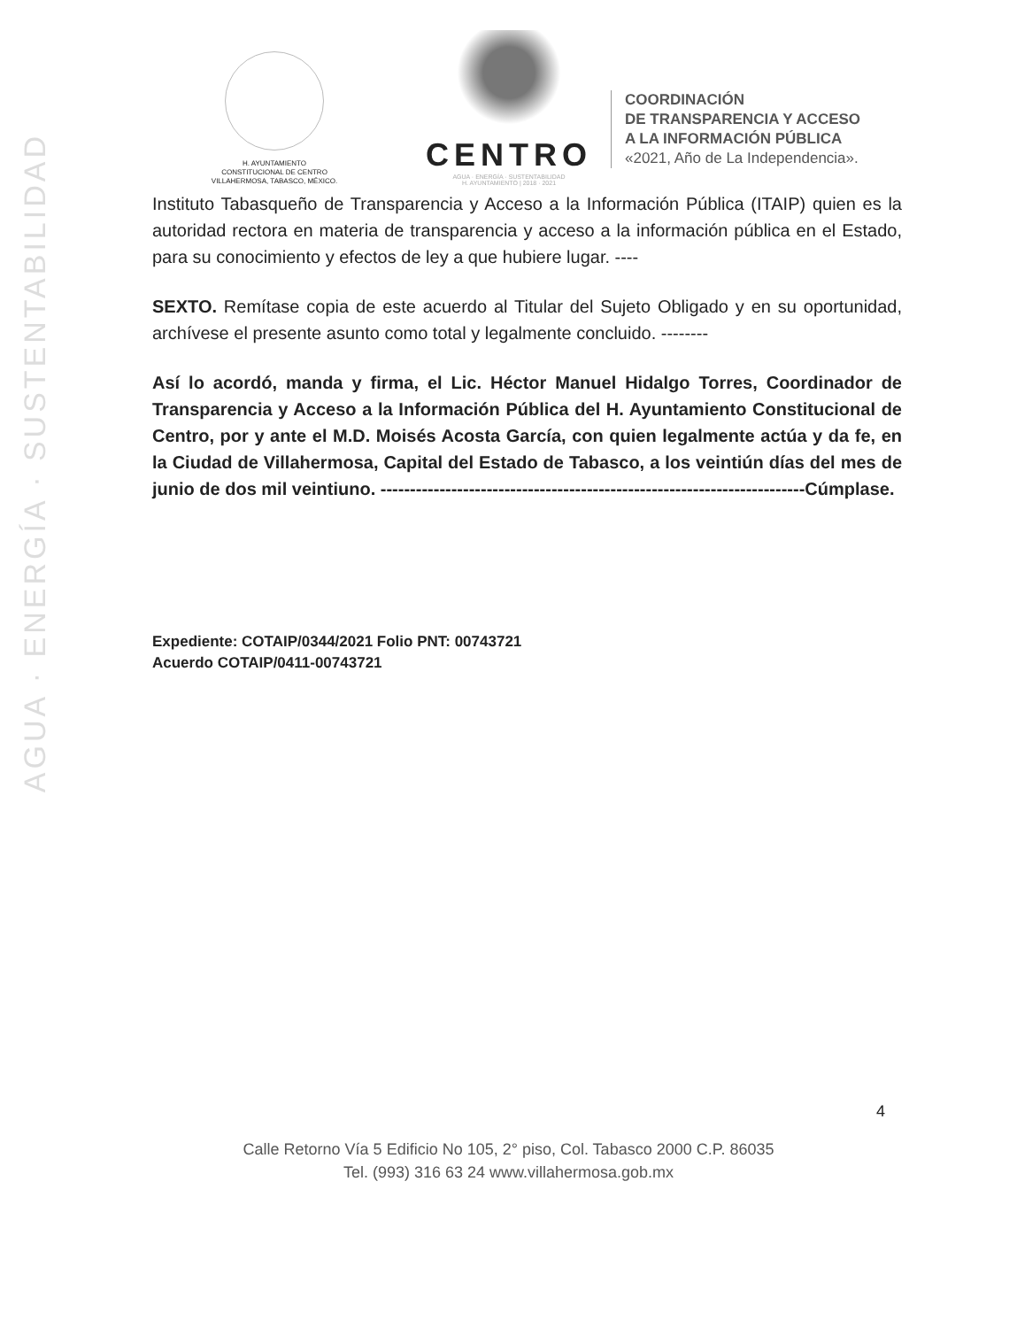AGUA · ENERGÍA · SUSTENTABILIDAD
H. AYUNTAMIENTO
CONSTITUCIONAL DE CENTRO
VILLAHERMOSA, TABASCO, MÉXICO.
CENTRO
AGUA · ENERGÍA · SUSTENTABILIDAD
H. AYUNTAMIENTO | 2018 · 2021
COORDINACIÓN
DE TRANSPARENCIA Y ACCESO
A LA INFORMACIÓN PÚBLICA
«2021, Año de La Independencia».
Instituto Tabasqueño de Transparencia y Acceso a la Información Pública (ITAIP) quien es la autoridad rectora en materia de transparencia y acceso a la información pública en el Estado, para su conocimiento y efectos de ley a que hubiere lugar. ----
SEXTO. Remítase copia de este acuerdo al Titular del Sujeto Obligado y en su oportunidad, archívese el presente asunto como total y legalmente concluido. --------
Así lo acordó, manda y firma, el Lic. Héctor Manuel Hidalgo Torres, Coordinador de Transparencia y Acceso a la Información Pública del H. Ayuntamiento Constitucional de Centro, por y ante el M.D. Moisés Acosta García, con quien legalmente actúa y da fe, en la Ciudad de Villahermosa, Capital del Estado de Tabasco, a los veintiún días del mes de junio de dos mil veintiuno. ------------------------------------------------------------------------Cúmplase.
Expediente: COTAIP/0344/2021 Folio PNT: 00743721
Acuerdo COTAIP/0411-00743721
4
Calle Retorno Vía 5 Edificio No 105, 2° piso, Col. Tabasco 2000 C.P. 86035
Tel. (993) 316 63 24 www.villahermosa.gob.mx